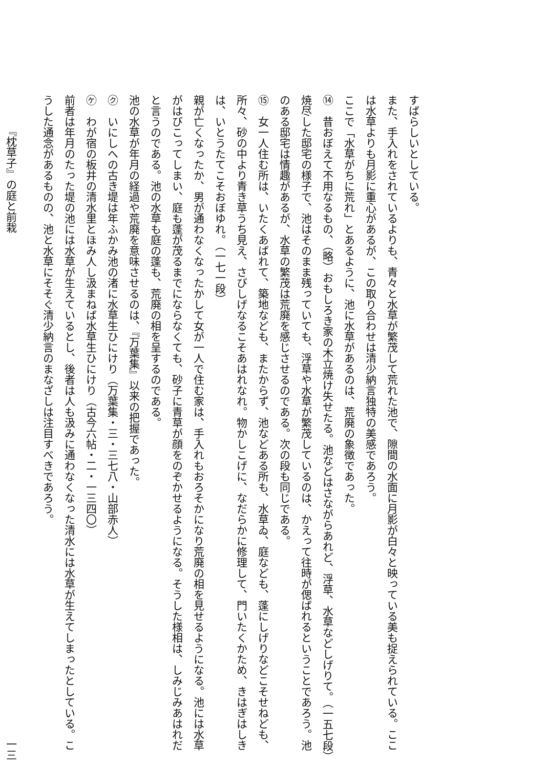すばらしいとしている。
また、手入れをされているよりも、青々と水草が繁茂して荒れた池で、隙間の水面に月影が白々と映っている美も捉えられている。ここは水草よりも月影に重心があるが、この取り合わせは清少納言独特の美感であろう。
ここで「水草がちに荒れ」とあるように、池に水草があるのは、荒廃の象徴であった。
⑭　昔おぼえて不用なるもの、（略）おもしろき家の木立焼け失せたる。池などはさながらあれど、浮草、水草などしげりて。（一五七段）
焼尽した邸宅の様子で、池はそのまま残っていても、浮草や水草が繁茂しているのは、かえって往時が偲ばれるということであろう。池のある邸宅は情趣があるが、水草の繁茂は荒廃を感じさせるのである。次の段も同じである。
⑮　女一人住む所は、いたくあばれて、築地なども、またからず、池などある所も、水草ゐ、庭なども、蓬にしげりなどこそせねども、所々、砂の中より青き草うち見え、さびしげなるこそあはれなれ。物かしこげに、なだらかに修理して、門いたくかため、きはぎはしきは、いとうたてこそおぼゆれ。（一七一段）
親が亡くなったか、男が通わなくなったかして女が一人で住む家は、手入れもおろそかになり荒廃の相を見せるようになる。池には水草がはびこってしまい、庭も蓬が茂るまでにならなくても、砂子に青草が顔をのぞかせるようになる。そうした様相は、しみじみあはれだと言うのである。池の水草も庭の蓬も、荒廃の相を呈するのである。
池の水草が年月の経過や荒廃を意味させるのは、『万葉集』以来の把握であった。
㋗　いにしへの古き堤は年ふかみ池の渚に水草生ひにけり（万葉集・三・三七八・山部赤人）
㋘　わが宿の板井の清水里とほみ人し汲まねば水草生ひにけり（古今六帖・二・一三四〇）
前者は年月のたった堤の池には水草が生えているとし、後者は人も汲みに通わなくなった清水には水草が生えてしまったとしている。こうした通念があるものの、池と水草にそそぐ清少納言のまなざしは注目すべきであろう。
『枕草子』の庭と前栽 一三